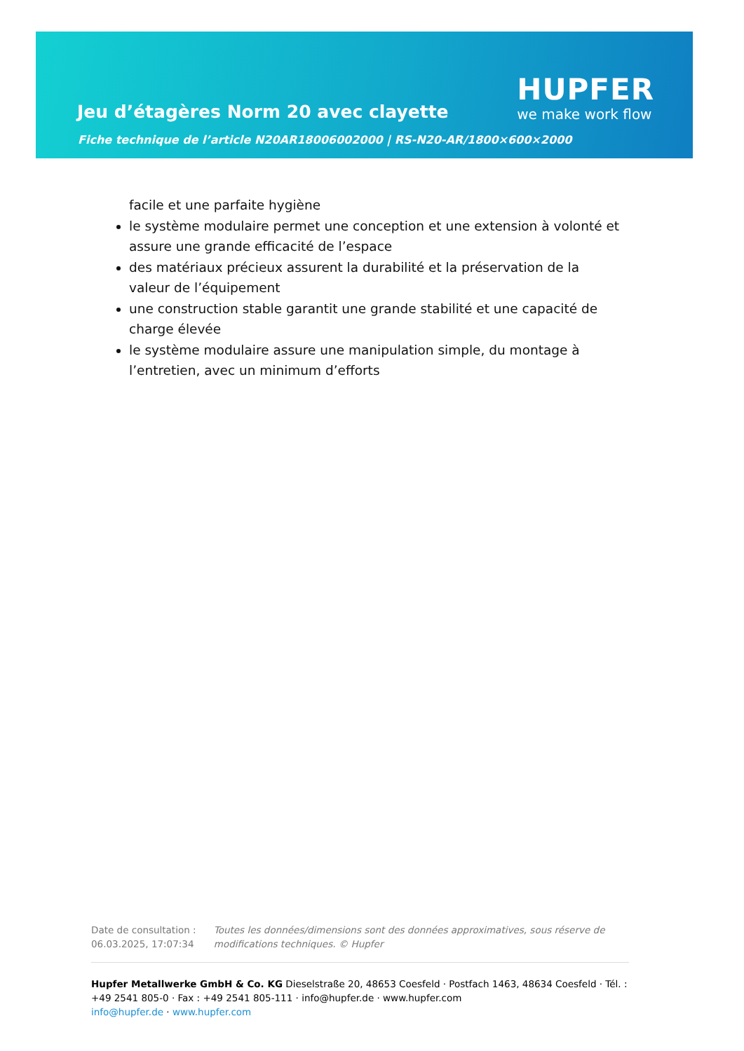Jeu d’étagères Norm 20 avec clayette
HUPFER
we make work flow
Fiche technique de l’article N20AR18006002000 | RS-N20-AR/1800×600×2000
facile et une parfaite hygiène
le système modulaire permet une conception et une extension à volonté et assure une grande efficacité de l’espace
des matériaux précieux assurent la durabilité et la préservation de la valeur de l’équipement
une construction stable garantit une grande stabilité et une capacité de charge élevée
le système modulaire assure une manipulation simple, du montage à l’entretien, avec un minimum d’efforts
Date de consultation : 06.03.2025, 17:07:34
Toutes les données/dimensions sont des données approximatives, sous réserve de modifications techniques. © Hupfer
Hupfer Metallwerke GmbH & Co. KG Dieselstraße 20, 48653 Coesfeld · Postfach 1463, 48634 Coesfeld · Tél. : +49 2541 805-0 · Fax : +49 2541 805-111 · info@hupfer.de · www.hupfer.com
info@hupfer.de · www.hupfer.com